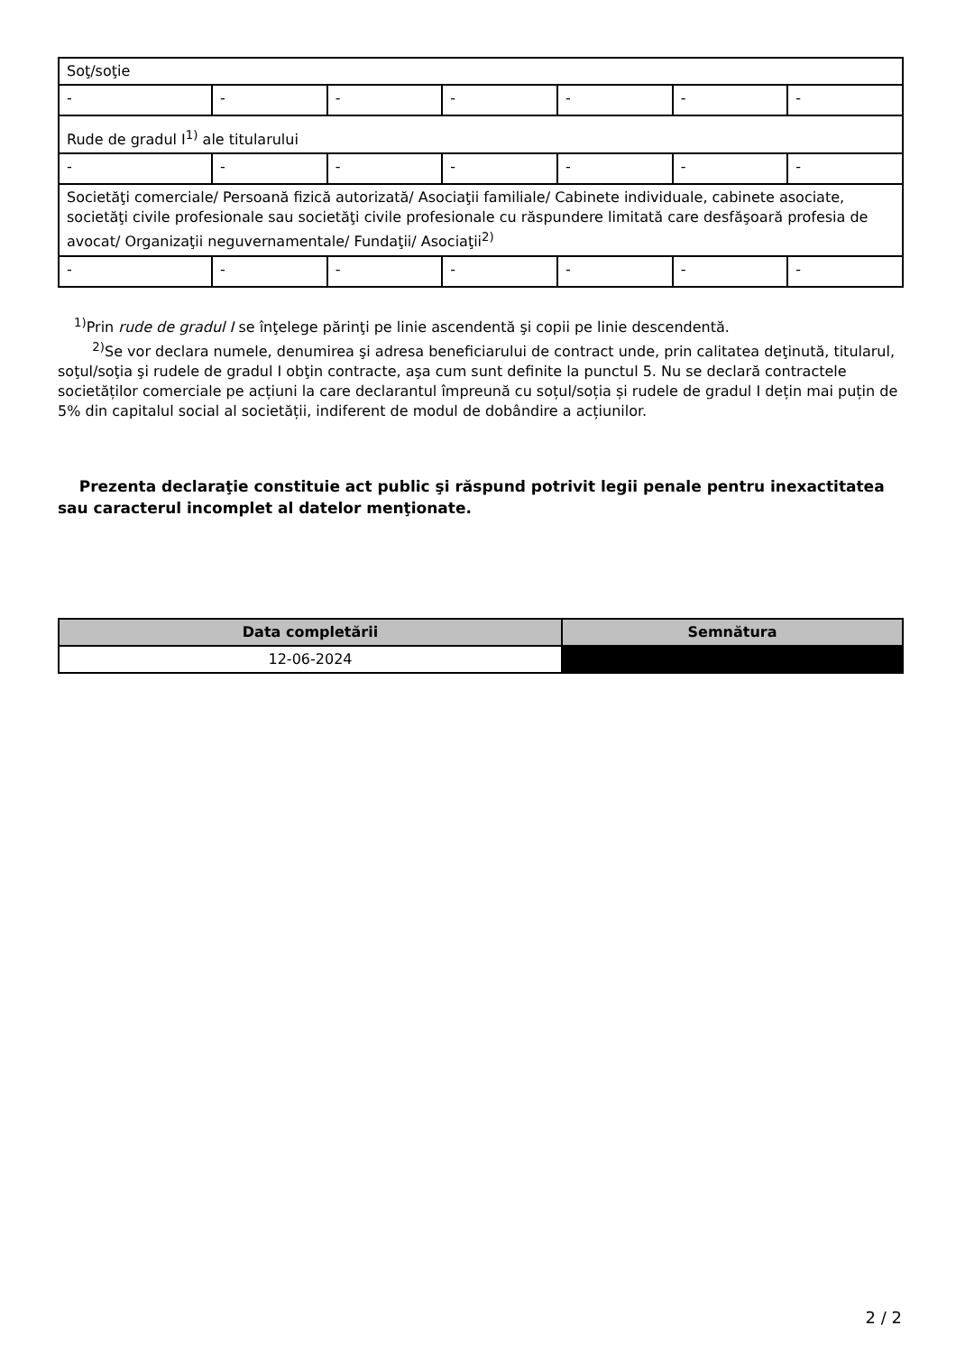| Soţ/soţie | | | | | | |
| - | - | - | - | - | - | - |
| Rude de gradul I<sup>1)</sup> ale titularului | | | | | | |
| - | - | - | - | - | - | - |
| Societăţi comerciale/ Persoană fizică autorizată/ Asociaţii familiale/ Cabinete individuale, cabinete asociate, societăţi civile profesionale sau societăţi civile profesionale cu răspundere limitată care desfăşoară profesia de avocat/ Organizaţii neguvernamentale/ Fundaţii/ Asociaţii<sup>2)</sup> | | | | | | |
| - | - | - | - | - | - | - |
<sup>1)</sup> Prin rude de gradul I se înţelege părinţi pe linie ascendentă şi copii pe linie descendentă.
<sup>2)</sup> Se vor declara numele, denumirea şi adresa beneficiarului de contract unde, prin calitatea deţinută, titularul, soţul/soţia şi rudele de gradul I obţin contracte, aşa cum sunt definite la punctul 5. Nu se declară contractele societăților comerciale pe acțiuni la care declarantul împreună cu soțul/soția și rudele de gradul I dețin mai puțin de 5% din capitalul social al societății, indiferent de modul de dobândire a acțiunilor.
Prezenta declaraţie constituie act public şi răspund potrivit legii penale pentru inexactitatea sau caracterul incomplet al datelor menţionate.
| Data completării | Semnătura |
| --- | --- |
| 12-06-2024 | |
2 / 2